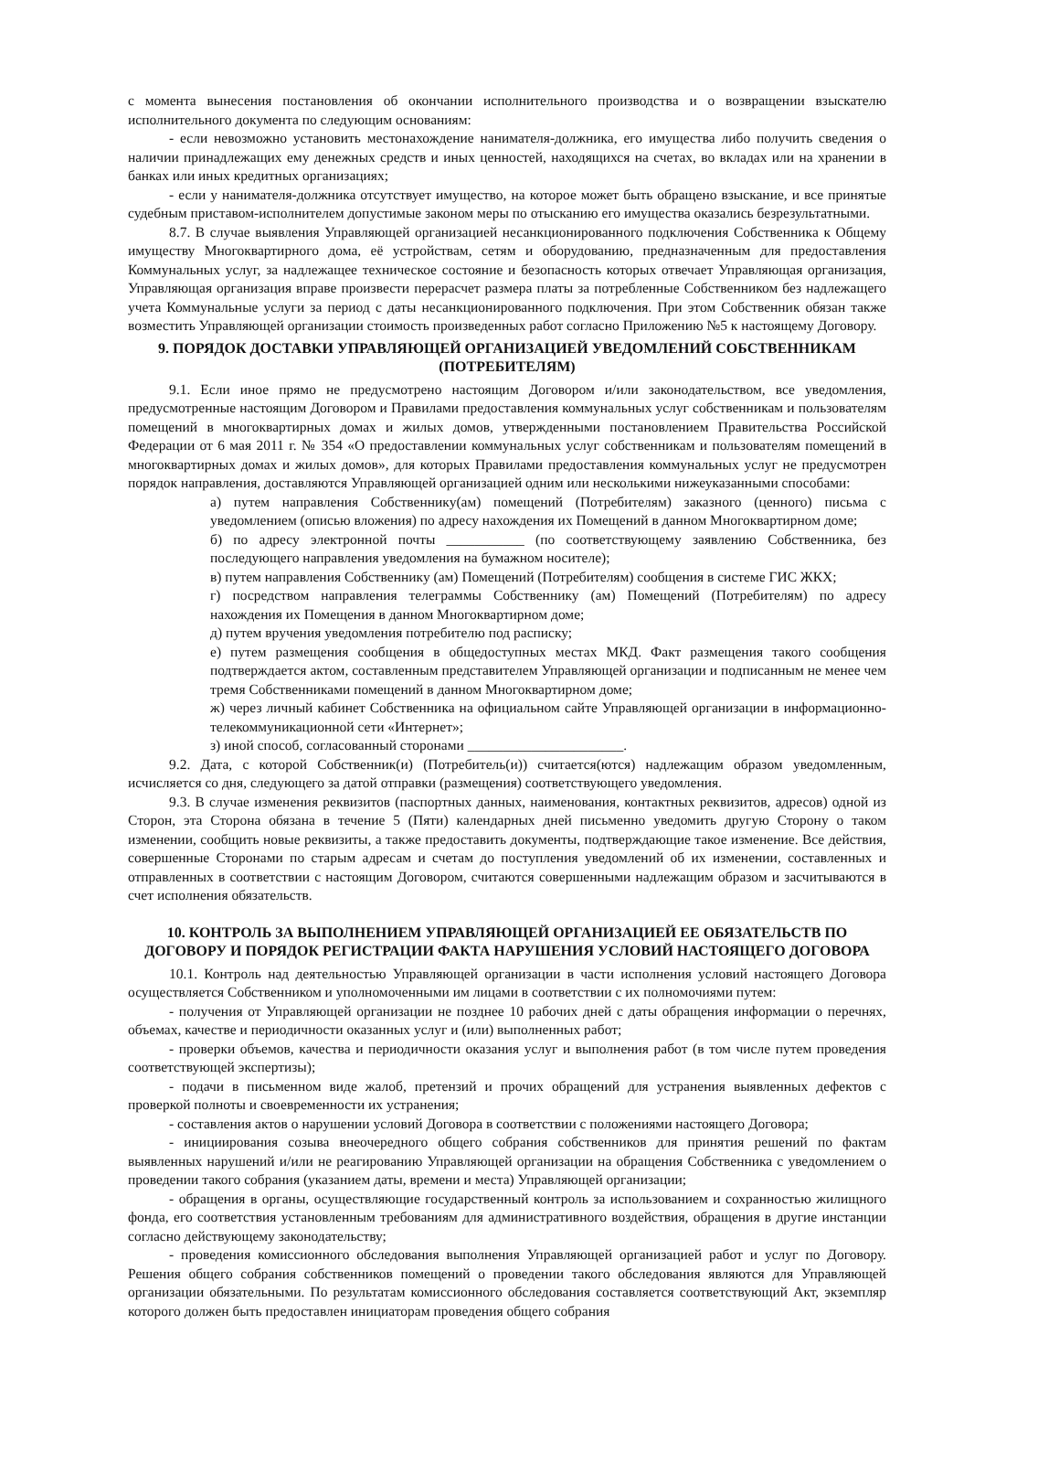с момента вынесения постановления об окончании исполнительного производства и о возвращении взыскателю исполнительного документа по следующим основаниям:
- если невозможно установить местонахождение нанимателя-должника, его имущества либо получить сведения о наличии принадлежащих ему денежных средств и иных ценностей, находящихся на счетах, во вкладах или на хранении в банках или иных кредитных организациях;
- если у нанимателя-должника отсутствует имущество, на которое может быть обращено взыскание, и все принятые судебным приставом-исполнителем допустимые законом меры по отысканию его имущества оказались безрезультатными.
8.7. В случае выявления Управляющей организацией несанкционированного подключения Собственника к Общему имуществу Многоквартирного дома, её устройствам, сетям и оборудованию, предназначенным для предоставления Коммунальных услуг, за надлежащее техническое состояние и безопасность которых отвечает Управляющая организация, Управляющая организация вправе произвести перерасчет размера платы за потребленные Собственником без надлежащего учета Коммунальные услуги за период с даты несанкционированного подключения. При этом Собственник обязан также возместить Управляющей организации стоимость произведенных работ согласно Приложению №5 к настоящему Договору.
9. ПОРЯДОК ДОСТАВКИ УПРАВЛЯЮЩЕЙ ОРГАНИЗАЦИЕЙ УВЕДОМЛЕНИЙ СОБСТВЕННИКАМ (ПОТРЕБИТЕЛЯМ)
9.1. Если иное прямо не предусмотрено настоящим Договором и/или законодательством, все уведомления, предусмотренные настоящим Договором и Правилами предоставления коммунальных услуг собственникам и пользователям помещений в многоквартирных домах и жилых домов, утвержденными постановлением Правительства Российской Федерации от 6 мая 2011 г. № 354 «О предоставлении коммунальных услуг собственникам и пользователям помещений в многоквартирных домах и жилых домов», для которых Правилами предоставления коммунальных услуг не предусмотрен порядок направления, доставляются Управляющей организацией одним или несколькими нижеуказанными способами:
а) путем направления Собственнику(ам) помещений (Потребителям) заказного (ценного) письма с уведомлением (описью вложения) по адресу нахождения их Помещений в данном Многоквартирном доме;
б) по адресу электронной почты ___________ (по соответствующему заявлению Собственника, без последующего направления уведомления на бумажном носителе);
в) путем направления Собственнику (ам) Помещений (Потребителям) сообщения в системе ГИС ЖКХ;
г) посредством направления телеграммы Собственнику (ам) Помещений (Потребителям) по адресу нахождения их Помещения в данном Многоквартирном доме;
д) путем вручения уведомления потребителю под расписку;
е) путем размещения сообщения в общедоступных местах МКД. Факт размещения такого сообщения подтверждается актом, составленным представителем Управляющей организации и подписанным не менее чем тремя Собственниками помещений в данном Многоквартирном доме;
ж) через личный кабинет Собственника на официальном сайте Управляющей организации в информационно-телекоммуникационной сети «Интернет»;
з) иной способ, согласованный сторонами ______________________.
9.2. Дата, с которой Собственник(и) (Потребитель(и)) считается(ются) надлежащим образом уведомленным, исчисляется со дня, следующего за датой отправки (размещения) соответствующего уведомления.
9.3. В случае изменения реквизитов (паспортных данных, наименования, контактных реквизитов, адресов) одной из Сторон, эта Сторона обязана в течение 5 (Пяти) календарных дней письменно уведомить другую Сторону о таком изменении, сообщить новые реквизиты, а также предоставить документы, подтверждающие такое изменение. Все действия, совершенные Сторонами по старым адресам и счетам до поступления уведомлений об их изменении, составленных и отправленных в соответствии с настоящим Договором, считаются совершенными надлежащим образом и засчитываются в счет исполнения обязательств.
10. КОНТРОЛЬ ЗА ВЫПОЛНЕНИЕМ УПРАВЛЯЮЩЕЙ ОРГАНИЗАЦИЕЙ ЕЕ ОБЯЗАТЕЛЬСТВ ПО ДОГОВОРУ И ПОРЯДОК РЕГИСТРАЦИИ ФАКТА НАРУШЕНИЯ УСЛОВИЙ НАСТОЯЩЕГО ДОГОВОРА
10.1. Контроль над деятельностью Управляющей организации в части исполнения условий настоящего Договора осуществляется Собственником и уполномоченными им лицами в соответствии с их полномочиями путем:
- получения от Управляющей организации не позднее 10 рабочих дней с даты обращения информации о перечнях, объемах, качестве и периодичности оказанных услуг и (или) выполненных работ;
- проверки объемов, качества и периодичности оказания услуг и выполнения работ (в том числе путем проведения соответствующей экспертизы);
- подачи в письменном виде жалоб, претензий и прочих обращений для устранения выявленных дефектов с проверкой полноты и своевременности их устранения;
- составления актов о нарушении условий Договора в соответствии с положениями настоящего Договора;
- инициирования созыва внеочередного общего собрания собственников для принятия решений по фактам выявленных нарушений и/или не реагированию Управляющей организации на обращения Собственника с уведомлением о проведении такого собрания (указанием даты, времени и места) Управляющей организации;
- обращения в органы, осуществляющие государственный контроль за использованием и сохранностью жилищного фонда, его соответствия установленным требованиям для административного воздействия, обращения в другие инстанции согласно действующему законодательству;
- проведения комиссионного обследования выполнения Управляющей организацией работ и услуг по Договору. Решения общего собрания собственников помещений о проведении такого обследования являются для Управляющей организации обязательными. По результатам комиссионного обследования составляется соответствующий Акт, экземпляр которого должен быть предоставлен инициаторам проведения общего собрания